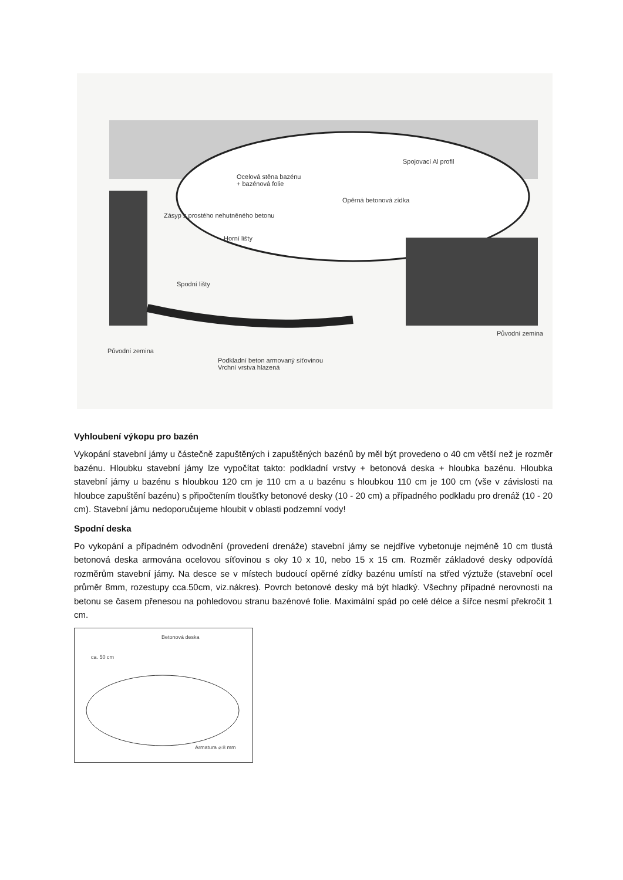Ocelová stěna bazénu
+ bazénová folie
Spojovací Al profil
Opěrná betonová zídka
Zásyp z prostého nehutněného betonu
Horní lišty
Spodní lišty
Původní zemina
Původní zemina
Podkladní beton armovaný síťovinou
Vrchní vrstva hlazená
Vyhloubení výkopu pro bazén
Vykopání stavební jámy u částečně zapuštěných i zapuštěných bazénů by měl být provedeno o 40 cm větší než je rozměr bazénu. Hloubku stavební jámy lze vypočítat takto: podkladní vrstvy + betonová deska + hloubka bazénu. Hloubka stavební jámy u bazénu s hloubkou 120 cm je 110 cm a u bazénu s hloubkou 110 cm je 100 cm (vše v závislosti na hloubce zapuštění bazénu) s připočtením tloušťky betonové desky (10 - 20 cm) a případného podkladu pro drenáž (10 - 20 cm). Stavební jámu nedoporučujeme hloubit v oblasti podzemní vody!
Spodní deska
Po vykopání a případném odvodnění (provedení drenáže) stavební jámy se nejdříve vybetonuje nejméně 10 cm tlustá betonová deska armována ocelovou síťovinou s oky 10 x 10, nebo 15 x 15 cm. Rozměr základové desky odpovídá rozměrům stavební jámy. Na desce se v místech budoucí opěrné zídky bazénu umístí na střed výztuže (stavební ocel průměr 8mm, rozestupy cca.50cm, viz.nákres). Povrch betonové desky má být hladký. Všechny případné nerovnosti na betonu se časem přenesou na pohledovou stranu bazénové folie. Maximální spád po celé délce a šířce nesmí překročit 1 cm.
Betonová deska
ca. 50 cm
Armatura ⌀ 8 mm